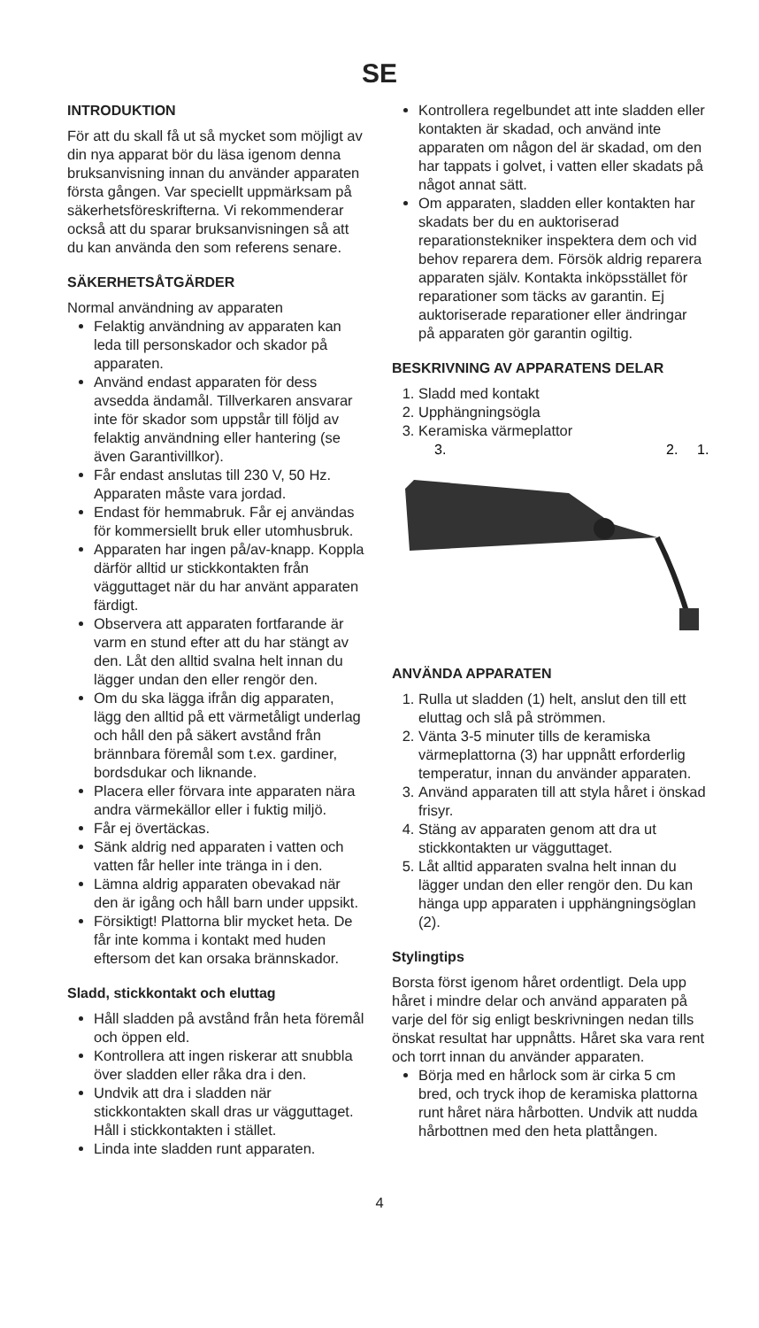SE
INTRODUKTION
För att du skall få ut så mycket som möjligt av din nya apparat bör du läsa igenom denna bruksanvisning innan du använder apparaten första gången. Var speciellt uppmärksam på säkerhetsföreskrifterna. Vi rekommenderar också att du sparar bruksanvisningen så att du kan använda den som referens senare.
SÄKERHETSÅTGÄRDER
Normal användning av apparaten
Felaktig användning av apparaten kan leda till personskador och skador på apparaten.
Använd endast apparaten för dess avsedda ändamål. Tillverkaren ansvarar inte för skador som uppstår till följd av felaktig användning eller hantering (se även Garantivillkor).
Får endast anslutas till 230 V, 50 Hz. Apparaten måste vara jordad.
Endast för hemmabruk. Får ej användas för kommersiellt bruk eller utomhusbruk.
Apparaten har ingen på/av-knapp. Koppla därför alltid ur stickkontakten från vägguttaget när du har använt apparaten färdigt.
Observera att apparaten fortfarande är varm en stund efter att du har stängt av den. Låt den alltid svalna helt innan du lägger undan den eller rengör den.
Om du ska lägga ifrån dig apparaten, lägg den alltid på ett värmetåligt underlag och håll den på säkert avstånd från brännbara föremål som t.ex. gardiner, bordsdukar och liknande.
Placera eller förvara inte apparaten nära andra värmekällor eller i fuktig miljö.
Får ej övertäckas.
Sänk aldrig ned apparaten i vatten och vatten får heller inte tränga in i den.
Lämna aldrig apparaten obevakad när den är igång och håll barn under uppsikt.
Försiktigt! Plattorna blir mycket heta. De får inte komma i kontakt med huden eftersom det kan orsaka brännskador.
Sladd, stickkontakt och eluttag
Håll sladden på avstånd från heta föremål och öppen eld.
Kontrollera att ingen riskerar att snubbla över sladden eller råka dra i den.
Undvik att dra i sladden när stickkontakten skall dras ur vägguttaget. Håll i stickkontakten i stället.
Linda inte sladden runt apparaten.
Kontrollera regelbundet att inte sladden eller kontakten är skadad, och använd inte apparaten om någon del är skadad, om den har tappats i golvet, i vatten eller skadats på något annat sätt.
Om apparaten, sladden eller kontakten har skadats ber du en auktoriserad reparationstekniker inspektera dem och vid behov reparera dem. Försök aldrig reparera apparaten själv. Kontakta inköpsstället för reparationer som täcks av garantin. Ej auktoriserade reparationer eller ändringar på apparaten gör garantin ogiltig.
BESKRIVNING AV APPARATENS DELAR
1. Sladd med kontakt
2. Upphängningsögla
3. Keramiska värmeplattor
3.
2.
1.
ANVÄNDA APPARATEN
1. Rulla ut sladden (1) helt, anslut den till ett eluttag och slå på strömmen.
2. Vänta 3-5 minuter tills de keramiska värmeplattorna (3) har uppnått erforderlig temperatur, innan du använder apparaten.
3. Använd apparaten till att styla håret i önskad frisyr.
4. Stäng av apparaten genom att dra ut stickkontakten ur vägguttaget.
5. Låt alltid apparaten svalna helt innan du lägger undan den eller rengör den. Du kan hänga upp apparaten i upphängningsöglan (2).
Stylingtips
Borsta först igenom håret ordentligt. Dela upp håret i mindre delar och använd apparaten på varje del för sig enligt beskrivningen nedan tills önskat resultat har uppnåtts. Håret ska vara rent och torrt innan du använder apparaten.
Börja med en hårlock som är cirka 5 cm bred, och tryck ihop de keramiska plattorna runt håret nära hårbotten. Undvik att nudda hårbottnen med den heta plattången.
4